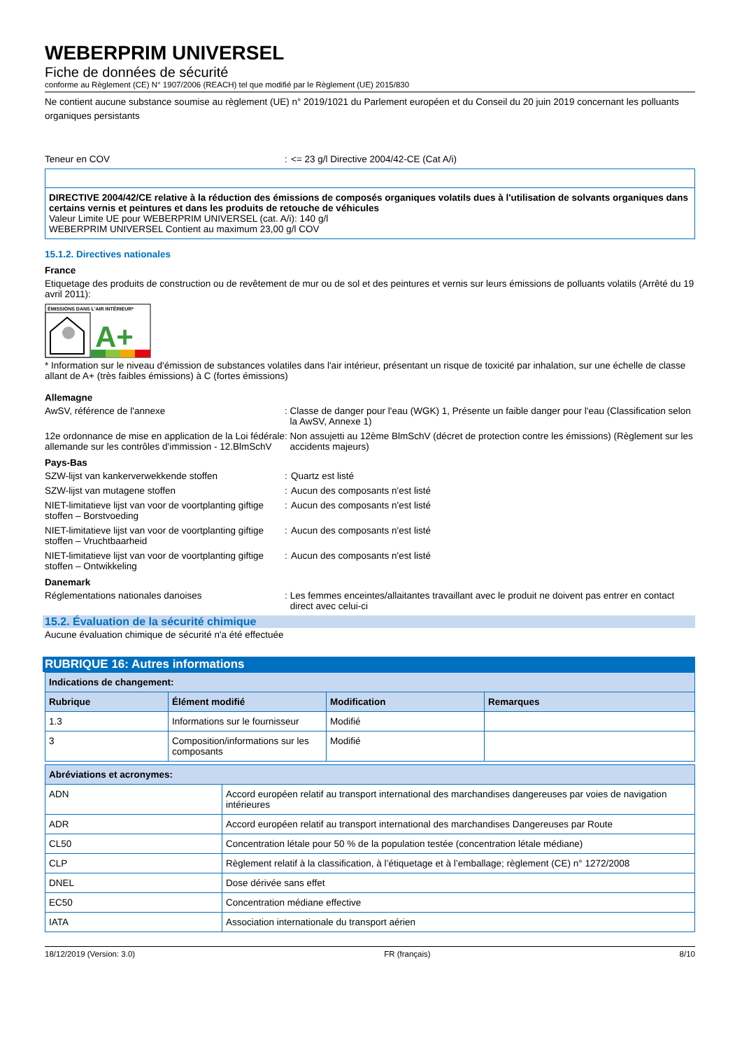WEBERPRIM UNIVERSEL
Fiche de données de sécurité
conforme au Règlement (CE) N° 1907/2006 (REACH) tel que modifié par le Règlement (UE) 2015/830
Ne contient aucune substance soumise au règlement (UE) n° 2019/1021 du Parlement européen et du Conseil du 20 juin 2019 concernant les polluants organiques persistants
Teneur en COV : <= 23 g/l Directive 2004/42-CE (Cat A/i)
DIRECTIVE 2004/42/CE relative à la réduction des émissions de composés organiques volatils dues à l'utilisation de solvants organiques dans certains vernis et peintures et dans les produits de retouche de véhicules
Valeur Limite UE pour WEBERPRIM UNIVERSEL (cat. A/i): 140 g/l
WEBERPRIM UNIVERSEL Contient au maximum 23,00 g/l COV
15.1.2. Directives nationales
France
Etiquetage des produits de construction ou de revêtement de mur ou de sol et des peintures et vernis sur leurs émissions de polluants volatils (Arrêté du 19 avril 2011):
ÉMISSIONS DANS L'AIR INTÉRIEUR*
A+
* Information sur le niveau d'émission de substances volatiles dans l'air intérieur, présentant un risque de toxicité par inhalation, sur une échelle de classe allant de A+ (très faibles émissions) à C (fortes émissions)
Allemagne
AwSV, référence de l'annexe : Classe de danger pour l'eau (WGK) 1, Présente un faible danger pour l'eau (Classification selon la AwSV, Annexe 1)
12e ordonnance de mise en application de la Loi fédérale allemande sur les contrôles d'immission - 12.BlmSchV
: Non assujetti au 12ème BlmSchV (décret de protection contre les émissions) (Règlement sur les accidents majeurs)
Pays-Bas
SZW-lijst van kankerverwekkende stoffen : Quartz est listé
SZW-lijst van mutagene stoffen : Aucun des composants n'est listé
NIET-limitatieve lijst van voor de voortplanting giftige stoffen – Borstvoeding
: Aucun des composants n'est listé
NIET-limitatieve lijst van voor de voortplanting giftige stoffen – Vruchtbaarheid
: Aucun des composants n'est listé
NIET-limitatieve lijst van voor de voortplanting giftige stoffen – Ontwikkeling
: Aucun des composants n'est listé
Danemark
Réglementations nationales danoises : Les femmes enceintes/allaitantes travaillant avec le produit ne doivent pas entrer en contact direct avec celui-ci
15.2. Évaluation de la sécurité chimique
Aucune évaluation chimique de sécurité n'a été effectuée
RUBRIQUE 16: Autres informations
| Indications de changement: | | | |
| --- | --- | --- | --- |
| Rubrique | Élément modifié | Modification | Remarques |
| 1.3 | Informations sur le fournisseur | Modifié | |
| 3 | Composition/informations sur les composants | Modifié | |
| Abréviations et acronymes: | |
| --- | --- |
| ADN | Accord européen relatif au transport international des marchandises dangereuses par voies de navigation intérieures |
| ADR | Accord européen relatif au transport international des marchandises Dangereuses par Route |
| CL50 | Concentration létale pour 50 % de la population testée (concentration létale médiane) |
| CLP | Règlement relatif à la classification, à l’étiquetage et à l’emballage; règlement (CE) n° 1272/2008 |
| DNEL | Dose dérivée sans effet |
| EC50 | Concentration médiane effective |
| IATA | Association internationale du transport aérien |
18/12/2019 (Version: 3.0) FR (français) 8/10